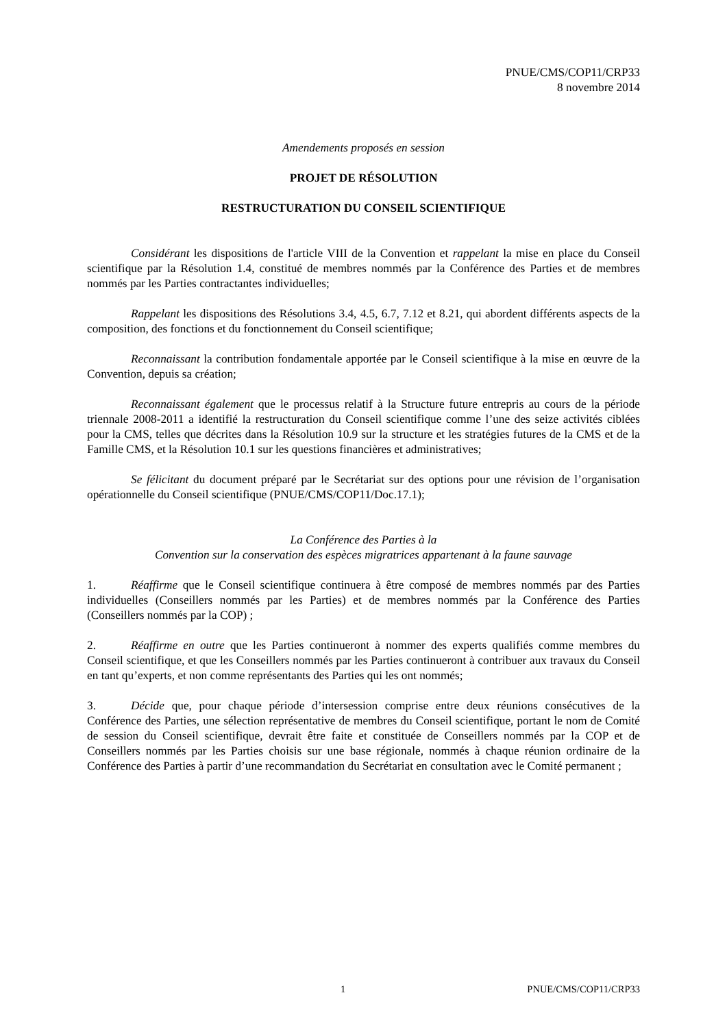PNUE/CMS/COP11/CRP33
8 novembre 2014
Amendements proposés en session
PROJET DE RÉSOLUTION
RESTRUCTURATION DU CONSEIL SCIENTIFIQUE
Considérant les dispositions de l'article VIII de la Convention et rappelant la mise en place du Conseil scientifique par la Résolution 1.4, constitué de membres nommés par la Conférence des Parties et de membres nommés par les Parties contractantes individuelles;
Rappelant les dispositions des Résolutions 3.4, 4.5, 6.7, 7.12 et 8.21, qui abordent différents aspects de la composition, des fonctions et du fonctionnement du Conseil scientifique;
Reconnaissant la contribution fondamentale apportée par le Conseil scientifique à la mise en œuvre de la Convention, depuis sa création;
Reconnaissant également que le processus relatif à la Structure future entrepris au cours de la période triennale 2008-2011 a identifié la restructuration du Conseil scientifique comme l’une des seize activités ciblées pour la CMS, telles que décrites dans la Résolution 10.9 sur la structure et les stratégies futures de la CMS et de la Famille CMS, et la Résolution 10.1 sur les questions financières et administratives;
Se félicitant du document préparé par le Secrétariat sur des options pour une révision de l’organisation opérationnelle du Conseil scientifique (PNUE/CMS/COP11/Doc.17.1);
La Conférence des Parties à la
Convention sur la conservation des espèces migratrices appartenant à la faune sauvage
1. Réaffirme que le Conseil scientifique continuera à être composé de membres nommés par des Parties individuelles (Conseillers nommés par les Parties) et de membres nommés par la Conférence des Parties (Conseillers nommés par la COP) ;
2. Réaffirme en outre que les Parties continueront à nommer des experts qualifiés comme membres du Conseil scientifique, et que les Conseillers nommés par les Parties continueront à contribuer aux travaux du Conseil en tant qu’experts, et non comme représentants des Parties qui les ont nommés;
3. Décide que, pour chaque période d’intersession comprise entre deux réunions consécutives de la Conférence des Parties, une sélection représentative de membres du Conseil scientifique, portant le nom de Comité de session du Conseil scientifique, devrait être faite et constituée de Conseillers nommés par la COP et de Conseillers nommés par les Parties choisis sur une base régionale, nommés à chaque réunion ordinaire de la Conférence des Parties à partir d’une recommandation du Secrétariat en consultation avec le Comité permanent ;
1 PNUE/CMS/COP11/CRP33